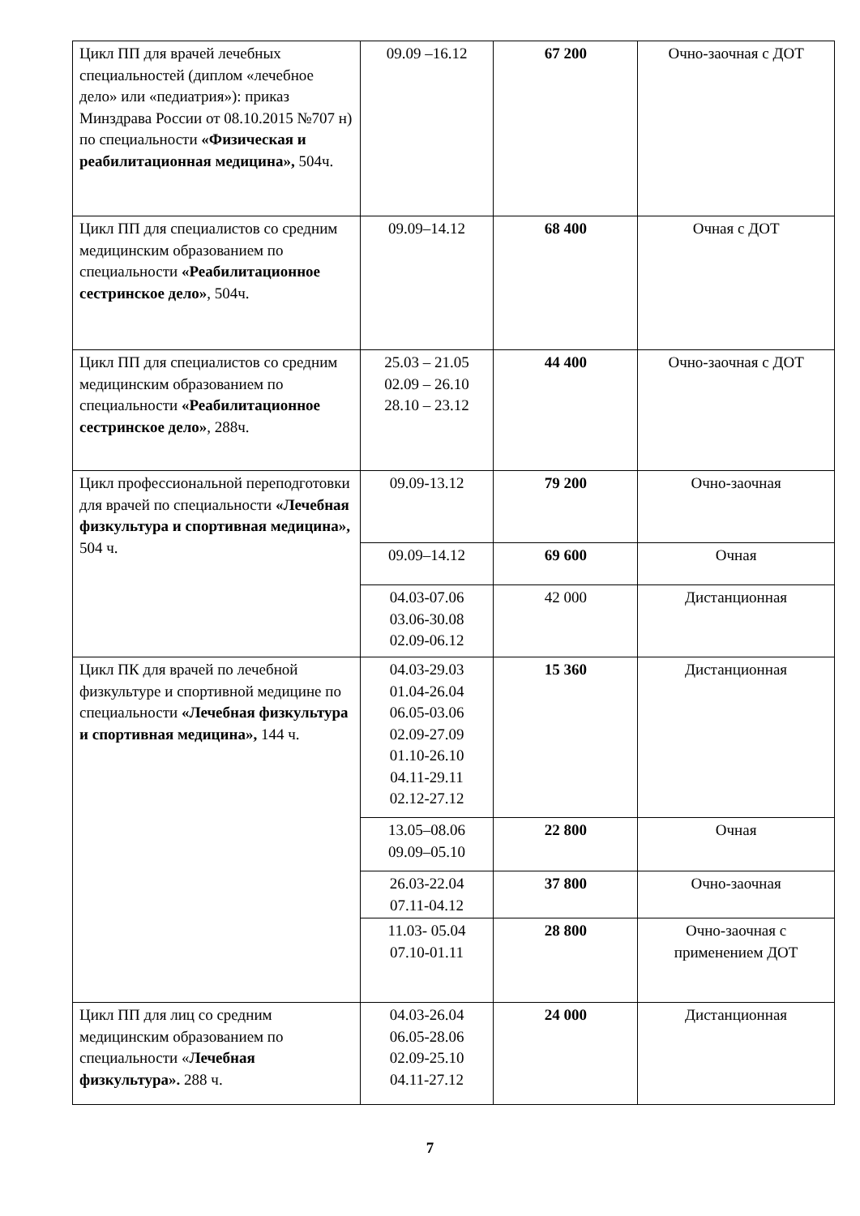| Цикл ПП для врачей лечебных специальностей (диплом «лечебное дело» или «педиатрия»): приказ Минздрава России от 08.10.2015 №707 н) по специальности «Физическая и реабилитационная медицина», 504ч. | 09.09 –16.12 | 67 200 | Очно-заочная с ДОТ |
| Цикл ПП для специалистов со средним медицинским образованием по специальности «Реабилитационное сестринское дело» , 504ч. | 09.09–14.12 | 68 400 | Очная с ДОТ |
| Цикл ПП для специалистов со средним медицинским образованием по специальности «Реабилитационное сестринское дело» , 288ч. | 25.03 – 21.05 02.09 – 26.10 28.10 – 23.12 | 44 400 | Очно-заочная с ДОТ |
| Цикл профессиональной переподготовки для врачей по специальности «Лечебная физкультура и спортивная медицина», 504 ч. | 09.09-13.12 | 79 200 | Очно-заочная |
| | 09.09–14.12 | 69 600 | Очная |
| | 04.03-07.06 03.06-30.08 02.09-06.12 | 42 000 | Дистанционная |
| Цикл ПК для врачей по лечебной физкультуре и спортивной медицине по специальности «Лечебная физкультура и спортивная медицина», 144 ч. | 04.03-29.03 01.04-26.04 06.05-03.06 02.09-27.09 01.10-26.10 04.11-29.11 02.12-27.12 | 15 360 | Дистанционная |
| | 13.05–08.06 09.09–05.10 | 22 800 | Очная |
| | 26.03-22.04 07.11-04.12 | 37 800 | Очно-заочная |
| | 11.03- 05.04 07.10-01.11 | 28 800 | Очно-заочная с применением ДОТ |
| Цикл ПП для лиц со средним медицинским образованием по специальности « Лечебная физкультура». 288 ч. | 04.03-26.04 06.05-28.06 02.09-25.10 04.11-27.12 | 24 000 | Дистанционная |
7